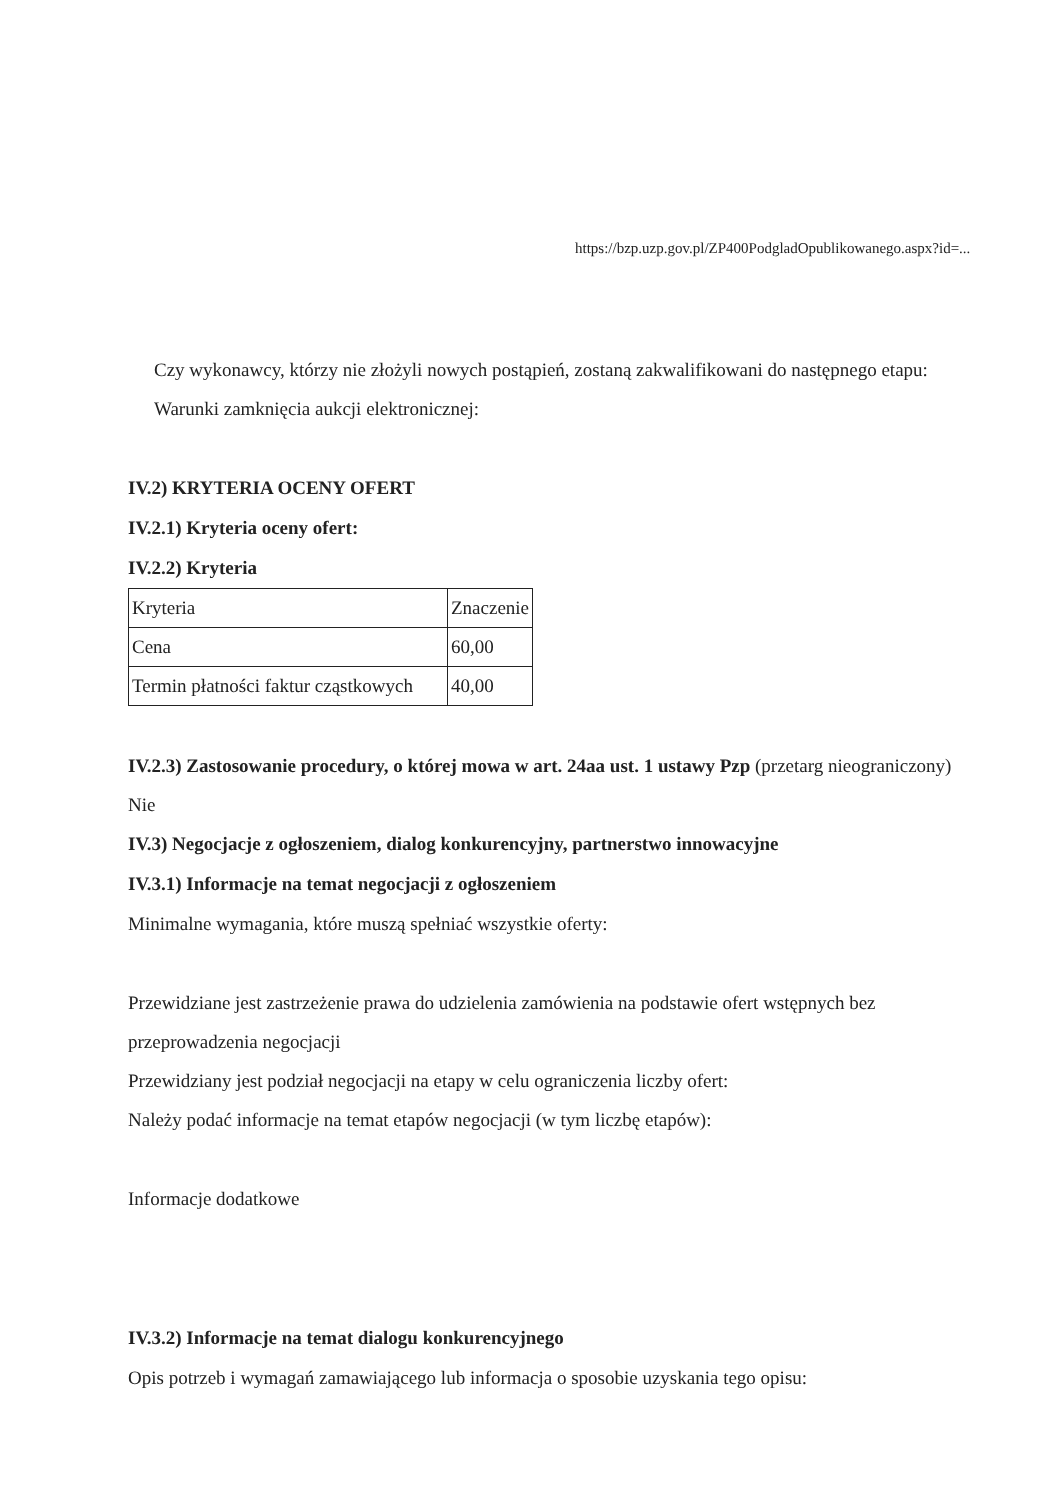https://bzp.uzp.gov.pl/ZP400PodgladOpublikowanego.aspx?id=...
Czy wykonawcy, którzy nie złożyli nowych postąpień, zostaną zakwalifikowani do następnego etapu:
Warunki zamknięcia aukcji elektronicznej:
IV.2) KRYTERIA OCENY OFERT
IV.2.1) Kryteria oceny ofert:
IV.2.2) Kryteria
| Kryteria | Znaczenie |
| Cena | 60,00 |
| Termin płatności faktur cząstkowych | 40,00 |
IV.2.3) Zastosowanie procedury, o której mowa w art. 24aa ust. 1 ustawy Pzp (przetarg nieograniczony)
Nie
IV.3) Negocjacje z ogłoszeniem, dialog konkurencyjny, partnerstwo innowacyjne
IV.3.1) Informacje na temat negocjacji z ogłoszeniem
Minimalne wymagania, które muszą spełniać wszystkie oferty:
Przewidziane jest zastrzeżenie prawa do udzielenia zamówienia na podstawie ofert wstępnych bez przeprowadzenia negocjacji
Przewidziany jest podział negocjacji na etapy w celu ograniczenia liczby ofert:
Należy podać informacje na temat etapów negocjacji (w tym liczbę etapów):
Informacje dodatkowe
IV.3.2) Informacje na temat dialogu konkurencyjnego
Opis potrzeb i wymagań zamawiającego lub informacja o sposobie uzyskania tego opisu: